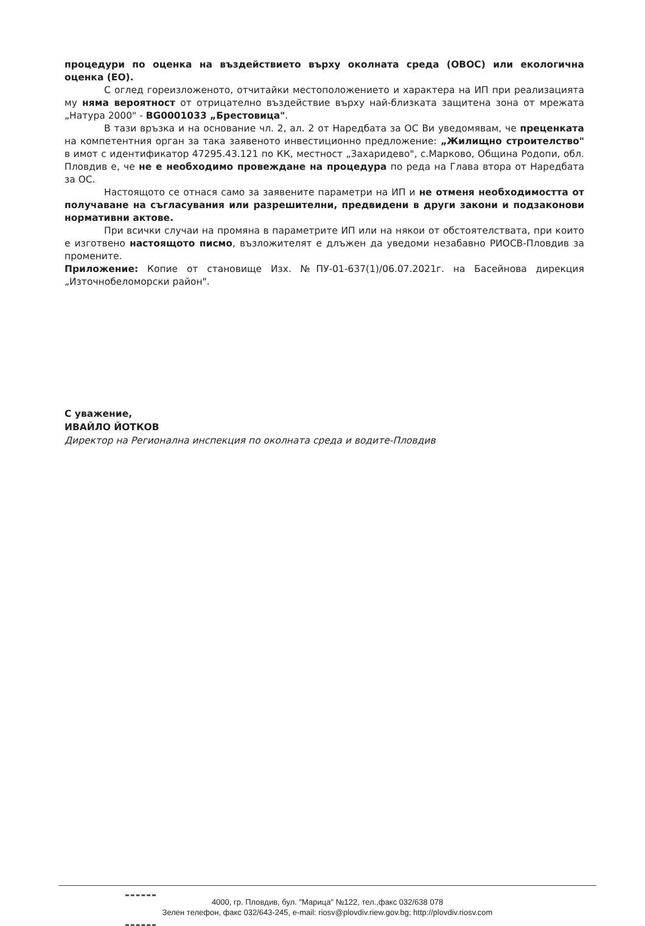процедури по оценка на въздействието върху околната среда (ОВОС) или екологична оценка (ЕО).
С оглед гореизложеното, отчитайки местоположението и характера на ИП при реализацията му няма вероятност от отрицателно въздействие върху най-близката защитена зона от мрежата „Натура 2000" - BG0001033 „Брестовица".
В тази връзка и на основание чл. 2, ал. 2 от Наредбата за ОС Ви уведомявам, че преценката на компетентния орган за така заявеното инвестиционно предложение: „Жилищно строителство" в имот с идентификатор 47295.43.121 по КК, местност „Захаридево", с.Марково, Община Родопи, обл. Пловдив е, че не е необходимо провеждане на процедура по реда на Глава втора от Наредбата за ОС.
Настоящото се отнася само за заявените параметри на ИП и не отменя необходимостта от получаване на съгласувания или разрешителни, предвидени в други закони и подзаконови нормативни актове.
При всички случаи на промяна в параметрите ИП или на някои от обстоятелствата, при които е изготвено настоящото писмо, възложителят е длъжен да уведоми незабавно РИОСВ-Пловдив за промените.
Приложение: Копие от становище Изх. №ПУ-01-637(1)/06.07.2021г. на Басейнова дирекция „Източнобеломорски район".
С уважение,
ИВАЙЛО ЙОТКОВ
Директор на Регионална инспекция по околната среда и водите-Пловдив
4000, гр. Пловдив, бул. "Марица" №122, тел.,факс 032/638 078
Зелен телефон, факс 032/643-245, e-mail: riosv@plovdiv.riew.gov.bg; http://plovdiv.riosv.com